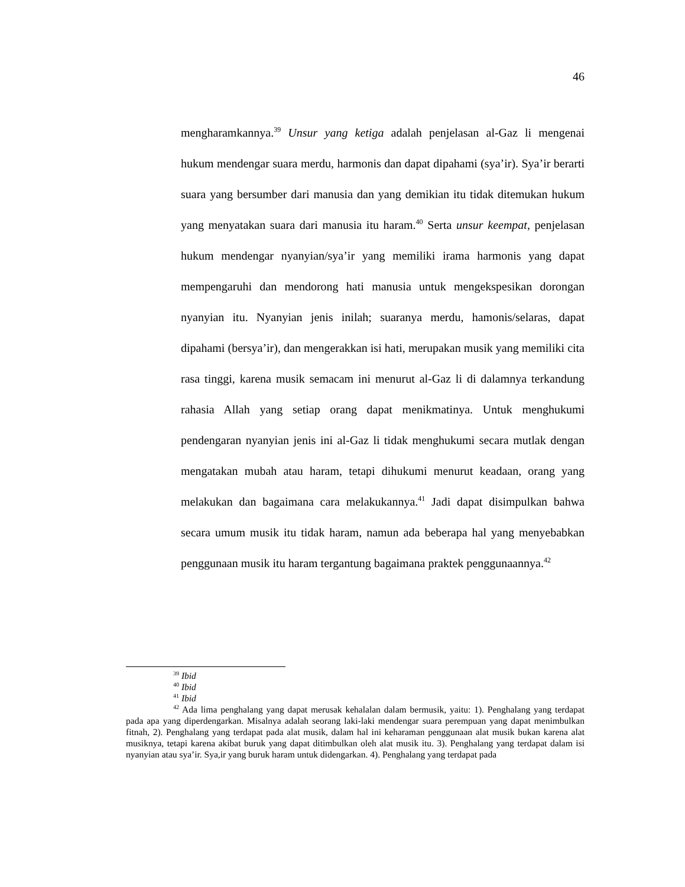46
mengharamkannya.<sup>39</sup> Unsur yang ketiga adalah penjelasan al-Gaz li mengenai hukum mendengar suara merdu, harmonis dan dapat dipahami (sya’ir). Sya’ir berarti suara yang bersumber dari manusia dan yang demikian itu tidak ditemukan hukum yang menyatakan suara dari manusia itu haram.<sup>40</sup> Serta unsur keempat, penjelasan hukum mendengar nyanyian/sya’ir yang memiliki irama harmonis yang dapat mempengaruhi dan mendorong hati manusia untuk mengekspesikan dorongan nyanyian itu. Nyanyian jenis inilah; suaranya merdu, hamonis/selaras, dapat dipahami (bersya’ir), dan mengerakkan isi hati, merupakan musik yang memiliki cita rasa tinggi, karena musik semacam ini menurut al-Gaz li di dalamnya terkandung rahasia Allah yang setiap orang dapat menikmatinya. Untuk menghukumi pendengaran nyanyian jenis ini al-Gaz li tidak menghukumi secara mutlak dengan mengatakan mubah atau haram, tetapi dihukumi menurut keadaan, orang yang melakukan dan bagaimana cara melakukannya.<sup>41</sup> Jadi dapat disimpulkan bahwa secara umum musik itu tidak haram, namun ada beberapa hal yang menyebabkan penggunaan musik itu haram tergantung bagaimana praktek penggunaannya.<sup>42</sup>
<sup>39</sup> Ibid
<sup>40</sup> Ibid
<sup>41</sup> Ibid
<sup>42</sup> Ada lima penghalang yang dapat merusak kehalalan dalam bermusik, yaitu: 1). Penghalang yang terdapat pada apa yang diperdengarkan. Misalnya adalah seorang laki-laki mendengar suara perempuan yang dapat menimbulkan fitnah, 2). Penghalang yang terdapat pada alat musik, dalam hal ini keharaman penggunaan alat musik bukan karena alat musiknya, tetapi karena akibat buruk yang dapat ditimbulkan oleh alat musik itu. 3). Penghalang yang terdapat dalam isi nyanyian atau sya’ir. Sya,ir yang buruk haram untuk didengarkan. 4). Penghalang yang terdapat pada